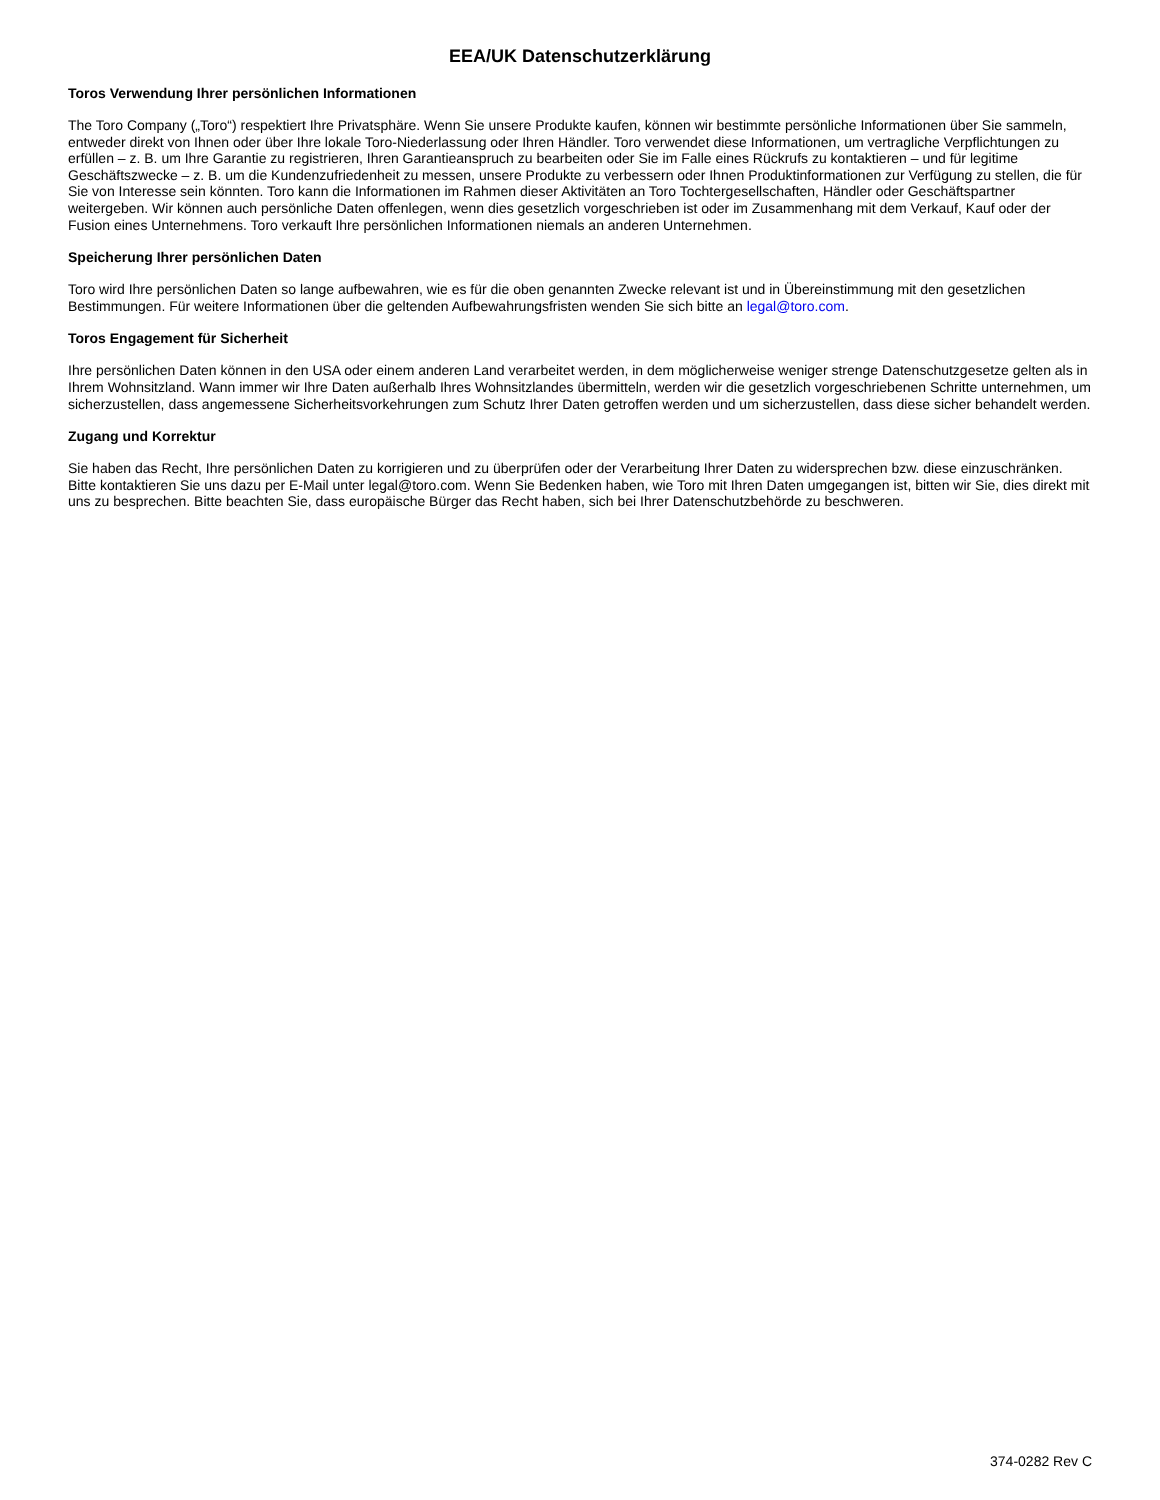EEA/UK Datenschutzerklärung
Toros Verwendung Ihrer persönlichen Informationen
The Toro Company („Toro“) respektiert Ihre Privatsphäre. Wenn Sie unsere Produkte kaufen, können wir bestimmte persönliche Informationen über Sie sammeln, entweder direkt von Ihnen oder über Ihre lokale Toro-Niederlassung oder Ihren Händler. Toro verwendet diese Informationen, um vertragliche Verpflichtungen zu erfüllen – z. B. um Ihre Garantie zu registrieren, Ihren Garantieanspruch zu bearbeiten oder Sie im Falle eines Rückrufs zu kontaktieren – und für legitime Geschäftszwecke – z. B. um die Kundenzufriedenheit zu messen, unsere Produkte zu verbessern oder Ihnen Produktinformationen zur Verfügung zu stellen, die für Sie von Interesse sein könnten. Toro kann die Informationen im Rahmen dieser Aktivitäten an Toro Tochtergesellschaften, Händler oder Geschäftspartner weitergeben. Wir können auch persönliche Daten offenlegen, wenn dies gesetzlich vorgeschrieben ist oder im Zusammenhang mit dem Verkauf, Kauf oder der Fusion eines Unternehmens. Toro verkauft Ihre persönlichen Informationen niemals an anderen Unternehmen.
Speicherung Ihrer persönlichen Daten
Toro wird Ihre persönlichen Daten so lange aufbewahren, wie es für die oben genannten Zwecke relevant ist und in Übereinstimmung mit den gesetzlichen Bestimmungen. Für weitere Informationen über die geltenden Aufbewahrungsfristen wenden Sie sich bitte an legal@toro.com.
Toros Engagement für Sicherheit
Ihre persönlichen Daten können in den USA oder einem anderen Land verarbeitet werden, in dem möglicherweise weniger strenge Datenschutzgesetze gelten als in Ihrem Wohnsitzland. Wann immer wir Ihre Daten außerhalb Ihres Wohnsitzlandes übermitteln, werden wir die gesetzlich vorgeschriebenen Schritte unternehmen, um sicherzustellen, dass angemessene Sicherheitsvorkehrungen zum Schutz Ihrer Daten getroffen werden und um sicherzustellen, dass diese sicher behandelt werden.
Zugang und Korrektur
Sie haben das Recht, Ihre persönlichen Daten zu korrigieren und zu überprüfen oder der Verarbeitung Ihrer Daten zu widersprechen bzw. diese einzuschränken. Bitte kontaktieren Sie uns dazu per E-Mail unter legal@toro.com. Wenn Sie Bedenken haben, wie Toro mit Ihren Daten umgegangen ist, bitten wir Sie, dies direkt mit uns zu besprechen. Bitte beachten Sie, dass europäische Bürger das Recht haben, sich bei Ihrer Datenschutzbehörde zu beschweren.
374-0282 Rev C